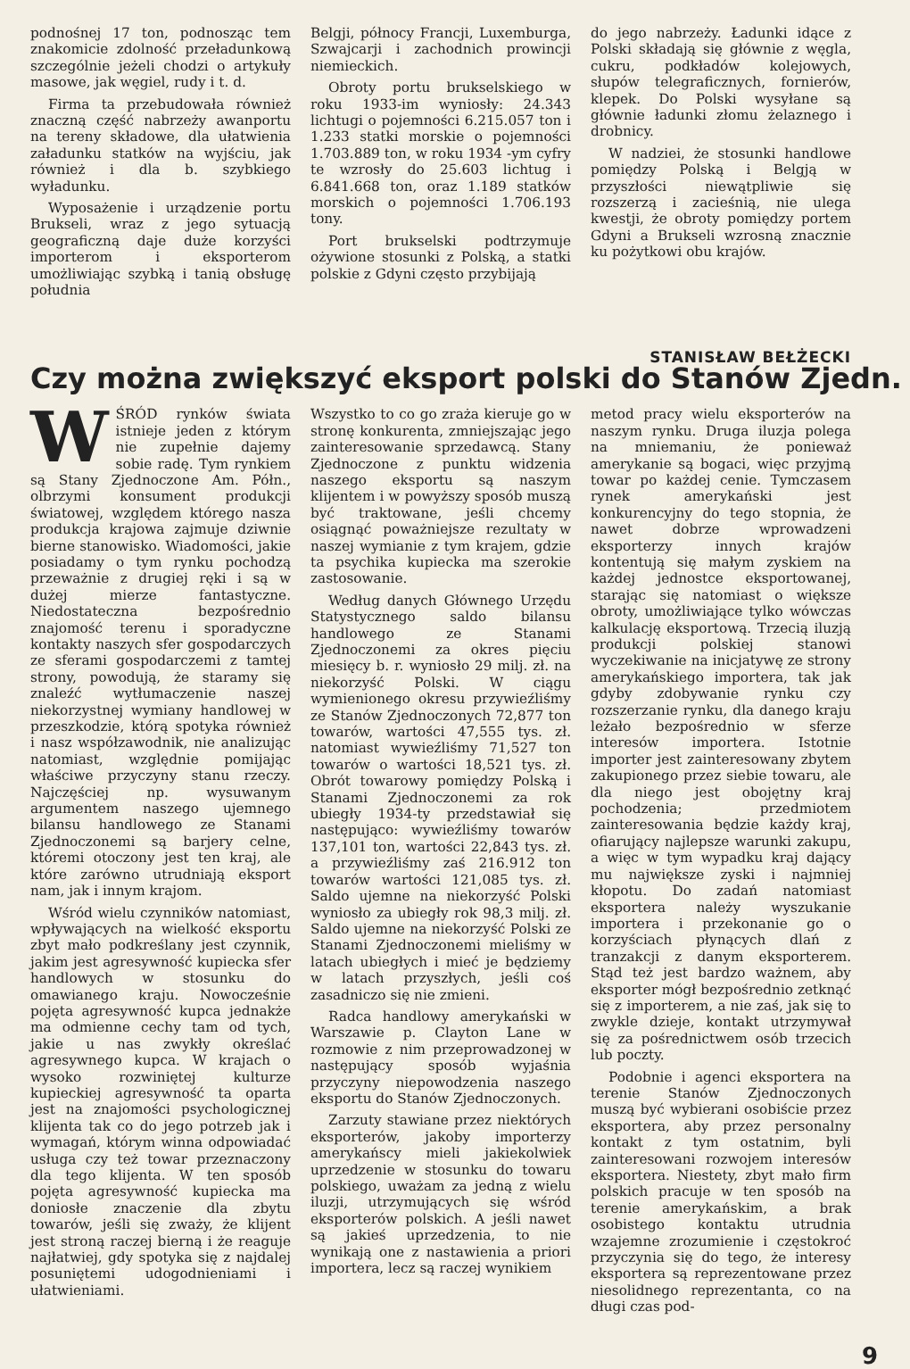podnośnej 17 ton, podnosząc tem znakomicie zdolność przeładunkową szczególnie jeżeli chodzi o artykuły masowe, jak węgiel, rudy i t. d.
Firma ta przebudowała również znaczną część nabrzeży awanportu na tereny składowe, dla ułatwienia załadunku statków na wyjściu, jak również i dla b. szybkiego wyładunku.
Wyposażenie i urządzenie portu Brukseli, wraz z jego sytuacją geograficzną daje duże korzyści importerom i eksporterom umożliwiając szybką i tanią obsługę południa
Belgji, północy Francji, Luxemburga, Szwajcarji i zachodnich prowincji niemieckich.
Obroty portu brukselskiego w roku 1933-im wyniosły: 24.343 lichtugi o pojemności 6.215.057 ton i 1.233 statki morskie o pojemności 1.703.889 ton, w roku 1934 -ym cyfry te wzrosły do 25.603 lichtug i 6.841.668 ton, oraz 1.189 statków morskich o pojemności 1.706.193 tony.
Port brukselski podtrzymuje ożywione stosunki z Polską, a statki polskie z Gdyni często przybijają
do jego nabrzeży. Ładunki idące z Polski składają się głównie z węgla, cukru, podkładów kolejowych, słupów telegraficznych, fornierów, klepek. Do Polski wysyłane są głównie ładunki złomu żelaznego i drobnicy.
W nadziei, że stosunki handlowe pomiędzy Polską i Belgją w przyszłości niewątpliwie się rozszerzą i zacieśnią, nie ulega kwestji, że obroty pomiędzy portem Gdyni a Brukseli wzrosną znacznie ku pożytkowi obu krajów.
STANISŁAW BEŁŻECKI
Czy można zwiększyć eksport polski do Stanów Zjedn.
WŚRÓD rynków świata istnieje jeden z którym nie zupełnie dajemy sobie radę. Tym rynkiem są Stany Zjednoczone Am. Półn., olbrzymi konsument produkcji światowej, względem którego nasza produkcja krajowa zajmuje dziwnie bierne stanowisko. Wiadomości, jakie posiadamy o tym rynku pochodzą przeważnie z drugiej ręki i są w dużej mierze fantastyczne. Niedostateczna bezpośrednio znajomość terenu i sporadyczne kontakty naszych sfer gospodarczych ze sferami gospodarczemi z tamtej strony, powodują, że staramy się znaleźć wytłumaczenie naszej niekorzystnej wymiany handlowej w przeszkodzie, którą spotyka również i nasz współzawodnik, nie analizując natomiast, względnie pomijając właściwe przyczyny stanu rzeczy. Najczęściej np. wysuwanym argumentem naszego ujemnego bilansu handlowego ze Stanami Zjednoczonemi są barjery celne, któremi otoczony jest ten kraj, ale które zarówno utrudniają eksport nam, jak i innym krajom.
Wśród wielu czynników natomiast, wpływających na wielkość eksportu zbyt mało podkreślany jest czynnik, jakim jest agresywność kupiecka sfer handlowych w stosunku do omawianego kraju. Nowocześnie pojęta agresywność kupca jednakże ma odmienne cechy tam od tych, jakie u nas zwykły określać agresywnego kupca. W krajach o wysoko rozwiniętej kulturze kupieckiej agresywność ta oparta jest na znajomości psychologicznej klijenta tak co do jego potrzeb jak i wymagań, którym winna odpowiadać usługa czy też towar przeznaczony dla tego klijenta. W ten sposób pojęta agresywność kupiecka ma doniosłe znaczenie dla zbytu towarów, jeśli się zważy, że klijent jest stroną raczej bierną i że reaguje najłatwiej, gdy spotyka się z najdalej posuniętemi udogodnieniami i ułatwieniami.
Wszystko to co go zraża kieruje go w stronę konkurenta, zmniejszając jego zainteresowanie sprzedawcą. Stany Zjednoczone z punktu widzenia naszego eksportu są naszym klijentem i w powyższy sposób muszą być traktowane, jeśli chcemy osiągnąć poważniejsze rezultaty w naszej wymianie z tym krajem, gdzie ta psychika kupiecka ma szerokie zastosowanie.
Według danych Głównego Urzędu Statystycznego saldo bilansu handlowego ze Stanami Zjednoczonemi za okres pięciu miesięcy b. r. wyniosło 29 milj. zł. na niekorzyść Polski. W ciągu wymienionego okresu przywieźliśmy ze Stanów Zjednoczonych 72,877 ton towarów, wartości 47,555 tys. zł. natomiast wywieźliśmy 71,527 ton towarów o wartości 18,521 tys. zł. Obrót towarowy pomiędzy Polską i Stanami Zjednoczonemi za rok ubiegły 1934-ty przedstawiał się następująco: wywieźliśmy towarów 137,101 ton, wartości 22,843 tys. zł. a przywieźliśmy zaś 216.912 ton towarów wartości 121,085 tys. zł. Saldo ujemne na niekorzyść Polski wyniosło za ubiegły rok 98,3 milj. zł. Saldo ujemne na niekorzyść Polski ze Stanami Zjednoczonemi mieliśmy w latach ubiegłych i mieć je będziemy w latach przyszłych, jeśli coś zasadniczo się nie zmieni.
Radca handlowy amerykański w Warszawie p. Clayton Lane w rozmowie z nim przeprowadzonej w następujący sposób wyjaśnia przyczyny niepowodzenia naszego eksportu do Stanów Zjednoczonych.
Zarzuty stawiane przez niektórych eksporterów, jakoby importerzy amerykańscy mieli jakiekolwiek uprzedzenie w stosunku do towaru polskiego, uważam za jedną z wielu iluzji, utrzymujących się wśród eksporterów polskich. A jeśli nawet są jakieś uprzedzenia, to nie wynikają one z nastawienia a priori importera, lecz są raczej wynikiem
metod pracy wielu eksporterów na naszym rynku. Druga iluzja polega na mniemaniu, że ponieważ amerykanie są bogaci, więc przyjmą towar po każdej cenie. Tymczasem rynek amerykański jest konkurencyjny do tego stopnia, że nawet dobrze wprowadzeni eksporterzy innych krajów kontentują się małym zyskiem na każdej jednostce eksportowanej, starając się natomiast o większe obroty, umożliwiające tylko wówczas kalkulację eksportową. Trzecią iluzją produkcji polskiej stanowi wyczekiwanie na inicjatywę ze strony amerykańskiego importera, tak jak gdyby zdobywanie rynku czy rozszerzanie rynku, dla danego kraju leżało bezpośrednio w sferze interesów importera. Istotnie importer jest zainteresowany zbytem zakupionego przez siebie towaru, ale dla niego jest obojętny kraj pochodzenia; przedmiotem zainteresowania będzie każdy kraj, ofiarujący najlepsze warunki zakupu, a więc w tym wypadku kraj dający mu największe zyski i najmniej kłopotu. Do zadań natomiast eksportera należy wyszukanie importera i przekonanie go o korzyściach płynących dlań z tranzakcji z danym eksporterem. Stąd też jest bardzo ważnem, aby eksporter mógł bezpośrednio zetknąć się z importerem, a nie zaś, jak się to zwykle dzieje, kontakt utrzymywał się za pośrednictwem osób trzecich lub poczty.
Podobnie i agenci eksportera na terenie Stanów Zjednoczonych muszą być wybierani osobiście przez eksportera, aby przez personalny kontakt z tym ostatnim, byli zainteresowani rozwojem interesów eksportera. Niestety, zbyt mało firm polskich pracuje w ten sposób na terenie amerykańskim, a brak osobistego kontaktu utrudnia wzajemne zrozumienie i częstokroć przyczynia się do tego, że interesy eksportera są reprezentowane przez niesolidnego reprezentanta, co na długi czas pod-
9